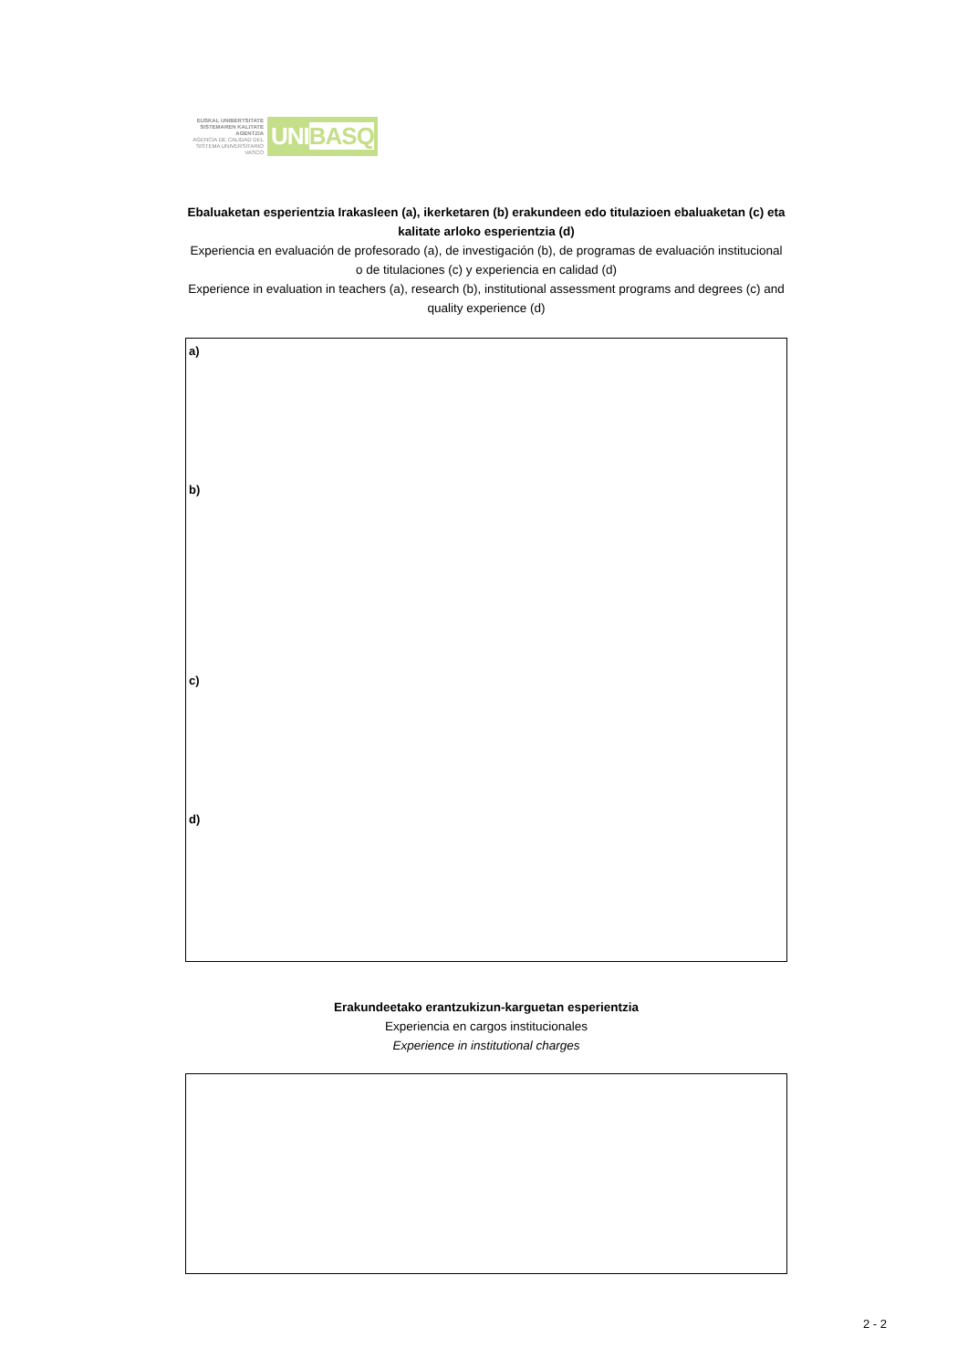EUSKAL UNIBERTSITATE SISTEMAREN KALITATE AGENTZIA
AGENCIA DE CALIDAD DEL SISTEMA UNIVERSITARIO VASCO
UNIBASQ
Ebaluaketan esperientzia Irakasleen (a), ikerketaren (b) erakundeen edo titulazioen ebaluaketan (c) eta kalitate arloko esperientzia (d)
Experiencia en evaluación de profesorado (a), de investigación (b), de programas de evaluación institucional o de titulaciones (c) y experiencia en calidad (d)
Experience in evaluation in teachers (a), research (b), institutional assessment programs and degrees (c) and quality experience (d)
a)
b)
c)
d)
Erakundeetako erantzukizun-karguetan esperientzia
Experiencia en cargos institucionales
Experience in institutional charges
2 - 2